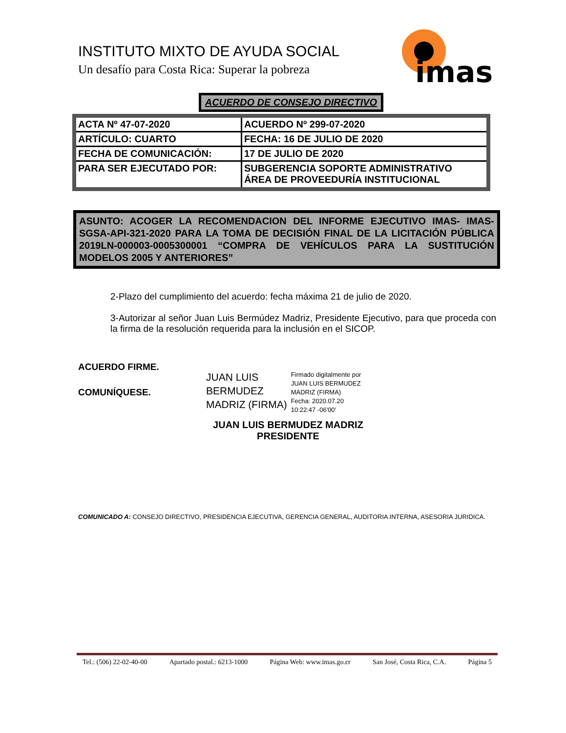INSTITUTO MIXTO DE AYUDA SOCIAL
Un desafío para Costa Rica: Superar la pobreza
imas
ACUERDO DE CONSEJO DIRECTIVO
| ACTA Nº 47-07-2020 | ACUERDO Nº 299-07-2020 |
| ARTÍCULO: CUARTO | FECHA: 16 DE JULIO DE 2020 |
| FECHA DE COMUNICACIÓN: | 17 DE JULIO DE 2020 |
| PARA SER EJECUTADO POR: | SUBGERENCIA SOPORTE ADMINISTRATIVO ÁREA DE PROVEEDURÍA INSTITUCIONAL |
ASUNTO: ACOGER LA RECOMENDACION DEL INFORME EJECUTIVO IMAS- IMAS-SGSA-API-321-2020 PARA LA TOMA DE DECISIÓN FINAL DE LA LICITACIÓN PÚBLICA 2019LN-000003-0005300001 “COMPRA DE VEHÍCULOS PARA LA SUSTITUCIÓN MODELOS 2005 Y ANTERIORES”
2-Plazo del cumplimiento del acuerdo: fecha máxima 21 de julio de 2020.
3-Autorizar al señor Juan Luis Bermúdez Madriz, Presidente Ejecutivo, para que proceda con la firma de la resolución requerida para la inclusión en el SICOP.
ACUERDO FIRME.
COMUNÍQUESE.
JUAN LUIS
BERMUDEZ
MADRIZ (FIRMA)
Firmado digitalmente por
JUAN LUIS BERMUDEZ
MADRIZ (FIRMA)
Fecha: 2020.07.20
10:22:47 -06'00'
JUAN LUIS BERMUDEZ MADRIZ
PRESIDENTE
COMUNICADO A: CONSEJO DIRECTIVO, PRESIDENCIA EJECUTIVA, GERENCIA GENERAL, AUDITORIA INTERNA, ASESORIA JURIDICA.
Tel.: (506) 22-02-40-00 Apartado postal.: 6213-1000 Página Web: www.imas.go.cr San José, Costa Rica, C.A. Página 5